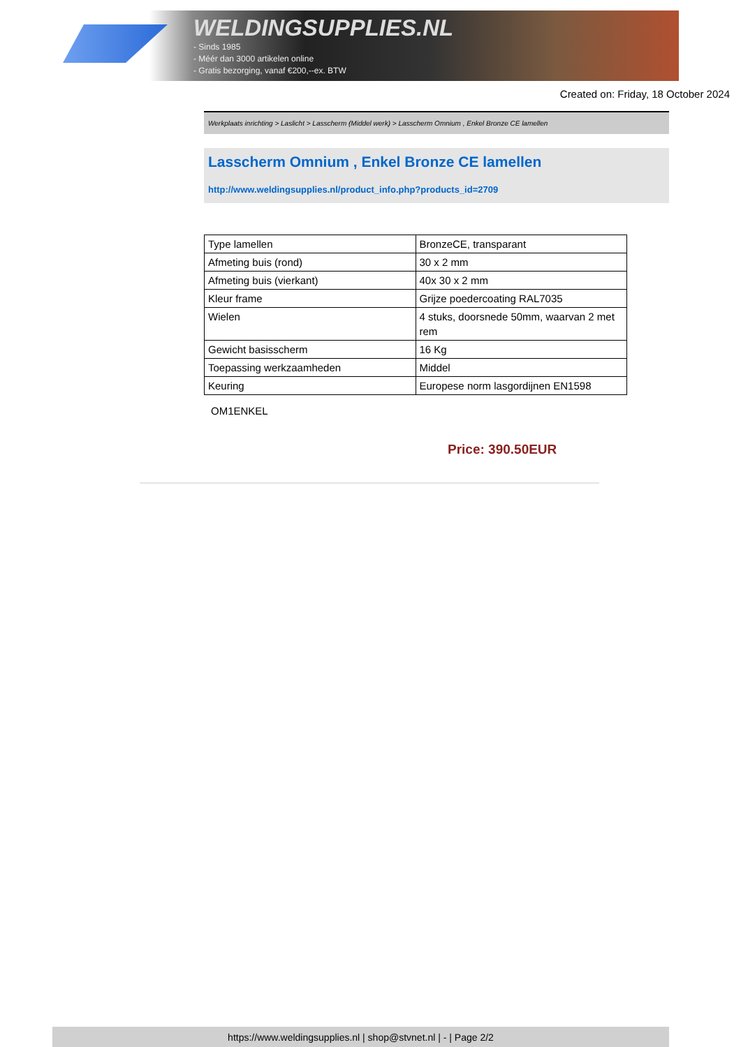WELDINGSUPPLIES.NL
- Sinds 1985
- Méér dan 3000 artikelen online
- Gratis bezorging, vanaf €200,--ex. BTW
Created on: Friday, 18 October 2024
Werkplaats inrichting > Laslicht > Lasscherm (Middel werk) > Lasscherm Omnium , Enkel Bronze CE lamellen
Lasscherm Omnium , Enkel Bronze CE lamellen
http://www.weldingsupplies.nl/product_info.php?products_id=2709
| Type lamellen | BronzeCE, transparant |
| Afmeting buis (rond) | 30 x 2 mm |
| Afmeting buis (vierkant) | 40x 30 x 2 mm |
| Kleur frame | Grijze poedercoating RAL7035 |
| Wielen | 4 stuks, doorsnede 50mm, waarvan 2 met rem |
| Gewicht basisscherm | 16 Kg |
| Toepassing werkzaamheden | Middel |
| Keuring | Europese norm lasgordijnen EN1598 |
OM1ENKEL
Price: 390.50EUR
https://www.weldingsupplies.nl | shop@stvnet.nl | - | Page 2/2